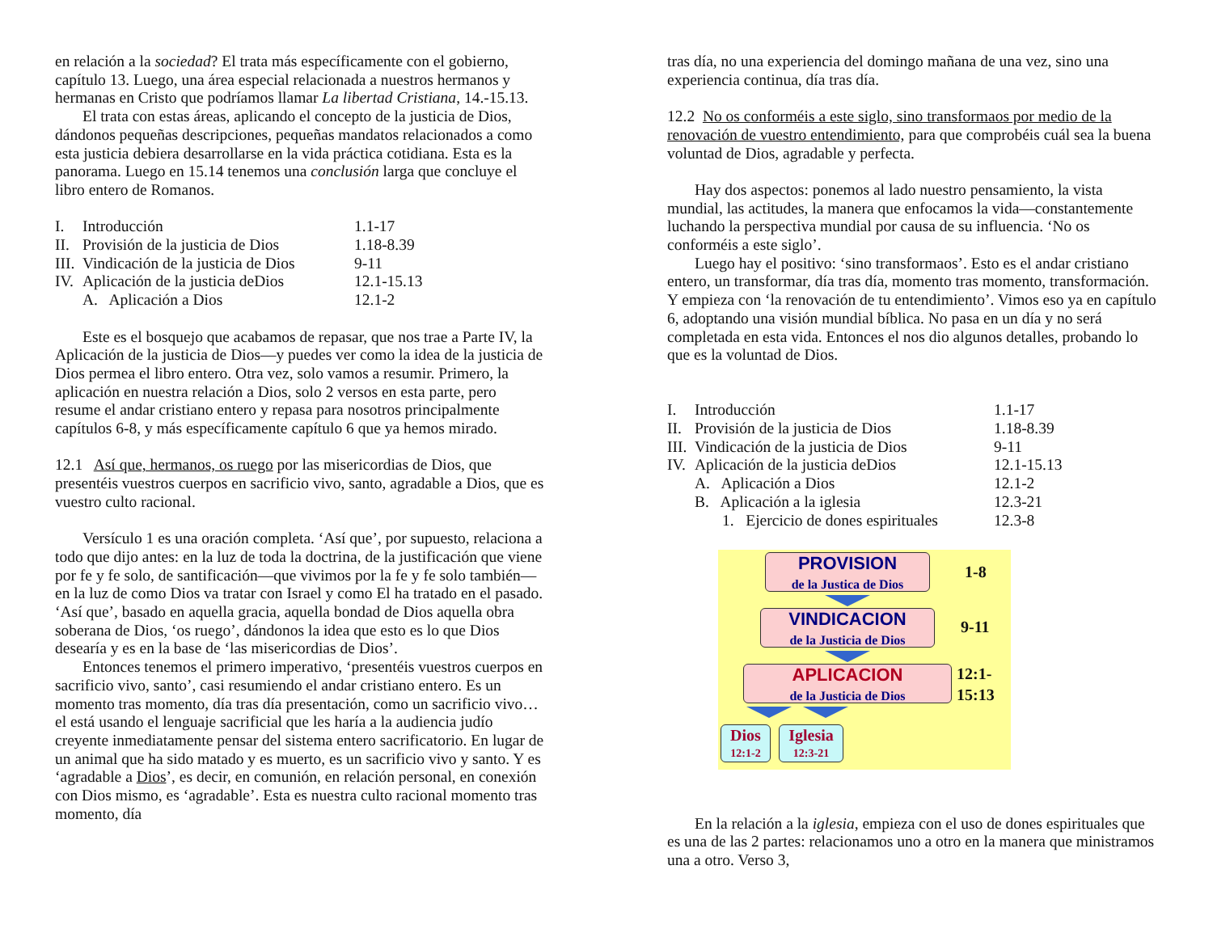en relación a la sociedad? El trata más específicamente con el gobierno, capítulo 13. Luego, una área especial relacionada a nuestros hermanos y hermanas en Cristo que podríamos llamar La libertad Cristiana, 14.-15.13.
El trata con estas áreas, aplicando el concepto de la justicia de Dios, dándonos pequeñas descripciones, pequeñas mandatos relacionados a como esta justicia debiera desarrollarse en la vida práctica cotidiana. Esta es la panorama. Luego en 15.14 tenemos una conclusión larga que concluye el libro entero de Romanos.
I. Introducción 1.1-17 II. Provisión de la justicia de Dios 1.18-8.39 III. Vindicación de la justicia de Dios 9-11 IV. Aplicación de la justicia deDios 12.1-15.13 A. Aplicación a Dios 12.1-2
Este es el bosquejo que acabamos de repasar, que nos trae a Parte IV, la Aplicación de la justicia de Dios—y puedes ver como la idea de la justicia de Dios permea el libro entero. Otra vez, solo vamos a resumir. Primero, la aplicación en nuestra relación a Dios, solo 2 versos en esta parte, pero resume el andar cristiano entero y repasa para nosotros principalmente capítulos 6-8, y más específicamente capítulo 6 que ya hemos mirado.
12.1 Así que, hermanos, os ruego por las misericordias de Dios, que presentéis vuestros cuerpos en sacrificio vivo, santo, agradable a Dios, que es vuestro culto racional.
Versículo 1 es una oración completa. ‘Así que’, por supuesto, relaciona a todo que dijo antes: en la luz de toda la doctrina, de la justificación que viene por fe y fe solo, de santificación—que vivimos por la fe y fe solo también—en la luz de como Dios va tratar con Israel y como El ha tratado en el pasado. ‘Así que’, basado en aquella gracia, aquella bondad de Dios aquella obra soberana de Dios, ‘os ruego’, dándonos la idea que esto es lo que Dios desearía y es en la base de ‘las misericordias de Dios’.
Entonces tenemos el primero imperativo, ‘presentéis vuestros cuerpos en sacrificio vivo, santo’, casi resumiendo el andar cristiano entero. Es un momento tras momento, día tras día presentación, como un sacrificio vivo…el está usando el lenguaje sacrificial que les haría a la audiencia judío creyente inmediatamente pensar del sistema entero sacrificatorio. En lugar de un animal que ha sido matado y es muerto, es un sacrificio vivo y santo. Y es ‘agradable a Dios’, es decir, en comunión, en relación personal, en conexión con Dios mismo, es ‘agradable’. Esta es nuestra culto racional momento tras momento, día
tras día, no una experiencia del domingo mañana de una vez, sino una experiencia continua, día tras día.
12.2 No os conforméis a este siglo, sino transformaos por medio de la renovación de vuestro entendimiento, para que comprobéis cuál sea la buena voluntad de Dios, agradable y perfecta.
Hay dos aspectos: ponemos al lado nuestro pensamiento, la vista mundial, las actitudes, la manera que enfocamos la vida—constantemente luchando la perspectiva mundial por causa de su influencia. ‘No os conforméis a este siglo’.
Luego hay el positivo: ‘sino transformaos’. Esto es el andar cristiano entero, un transformar, día tras día, momento tras momento, transformación. Y empieza con ‘la renovación de tu entendimiento’. Vimos eso ya en capítulo 6, adoptando una visión mundial bíblica. No pasa en un día y no será completada en esta vida. Entonces el nos dio algunos detalles, probando lo que es la voluntad de Dios.
I. Introducción 1.1-17 II. Provisión de la justicia de Dios 1.18-8.39 III. Vindicación de la justicia de Dios 9-11 IV. Aplicación de la justicia deDios 12.1-15.13 A. Aplicación a Dios 12.1-2 B. Aplicación a la iglesia 12.3-21 1. Ejercicio de dones espirituales 12.3-8
PROVISION
de la Justica de Dios
1-8
VINDICACION
de la Justicia de Dios
9-11
APLICACION
de la Justicia de Dios
12:1-
15:13
Dios
12:1-2
Iglesia
12:3-21
En la relación a la iglesia, empieza con el uso de dones espirituales que es una de las 2 partes: relacionamos uno a otro en la manera que ministramos una a otro. Verso 3,